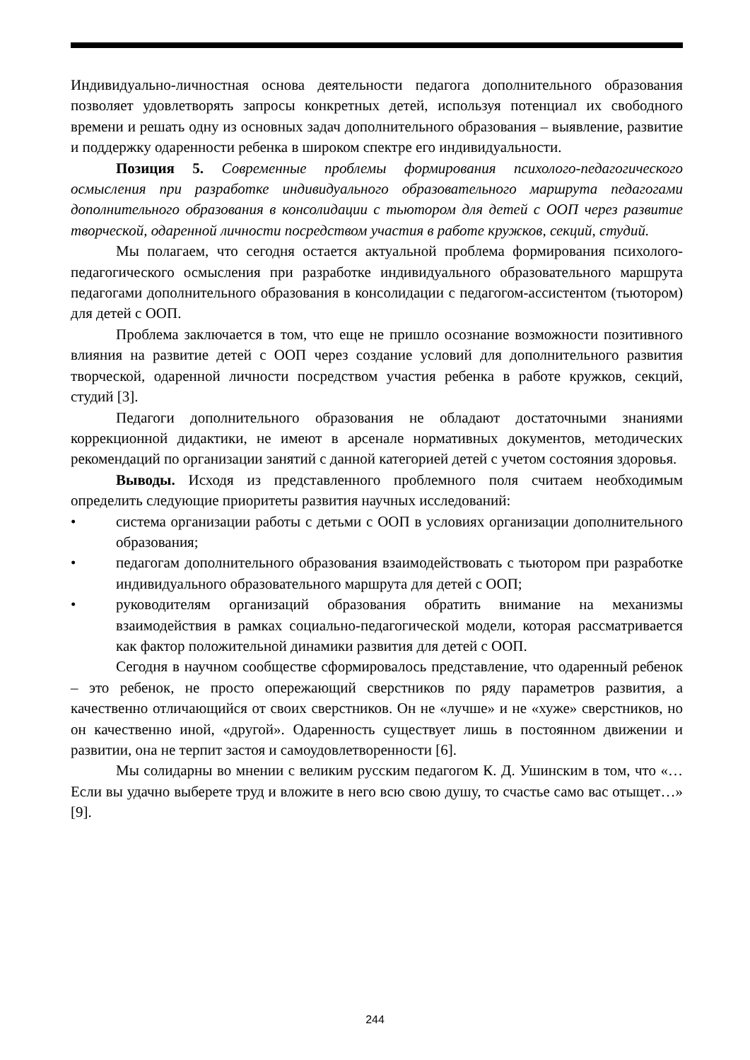Индивидуально-личностная основа деятельности педагога дополнительного образования позволяет удовлетворять запросы конкретных детей, используя потенциал их свободного времени и решать одну из основных задач дополнительного образования – выявление, развитие и поддержку одаренности ребенка в широком спектре его индивидуальности.
Позиция 5. Современные проблемы формирования психолого-педагогического осмысления при разработке индивидуального образовательного маршрута педагогами дополнительного образования в консолидации с тьютором для детей с ООП через развитие творческой, одаренной личности посредством участия в работе кружков, секций, студий.
Мы полагаем, что сегодня остается актуальной проблема формирования психолого-педагогического осмысления при разработке индивидуального образовательного маршрута педагогами дополнительного образования в консолидации с педагогом-ассистентом (тьютором) для детей с ООП.
Проблема заключается в том, что еще не пришло осознание возможности позитивного влияния на развитие детей с ООП через создание условий для дополнительного развития творческой, одаренной личности посредством участия ребенка в работе кружков, секций, студий [3].
Педагоги дополнительного образования не обладают достаточными знаниями коррекционной дидактики, не имеют в арсенале нормативных документов, методических рекомендаций по организации занятий с данной категорией детей с учетом состояния здоровья.
Выводы. Исходя из представленного проблемного поля считаем необходимым определить следующие приоритеты развития научных исследований:
• система организации работы с детьми с ООП в условиях организации дополнительного образования;
• педагогам дополнительного образования взаимодействовать с тьютором при разработке индивидуального образовательного маршрута для детей с ООП;
• руководителям организаций образования обратить внимание на механизмы взаимодействия в рамках социально-педагогической модели, которая рассматривается как фактор положительной динамики развития для детей с ООП.
Сегодня в научном сообществе сформировалось представление, что одаренный ребенок – это ребенок, не просто опережающий сверстников по ряду параметров развития, а качественно отличающийся от своих сверстников. Он не «лучше» и не «хуже» сверстников, но он качественно иной, «другой». Одаренность существует лишь в постоянном движении и развитии, она не терпит застоя и самоудовлетворенности [6].
Мы солидарны во мнении с великим русским педагогом К. Д. Ушинским в том, что «…Если вы удачно выберете труд и вложите в него всю свою душу, то счастье само вас отыщет…» [9].
244